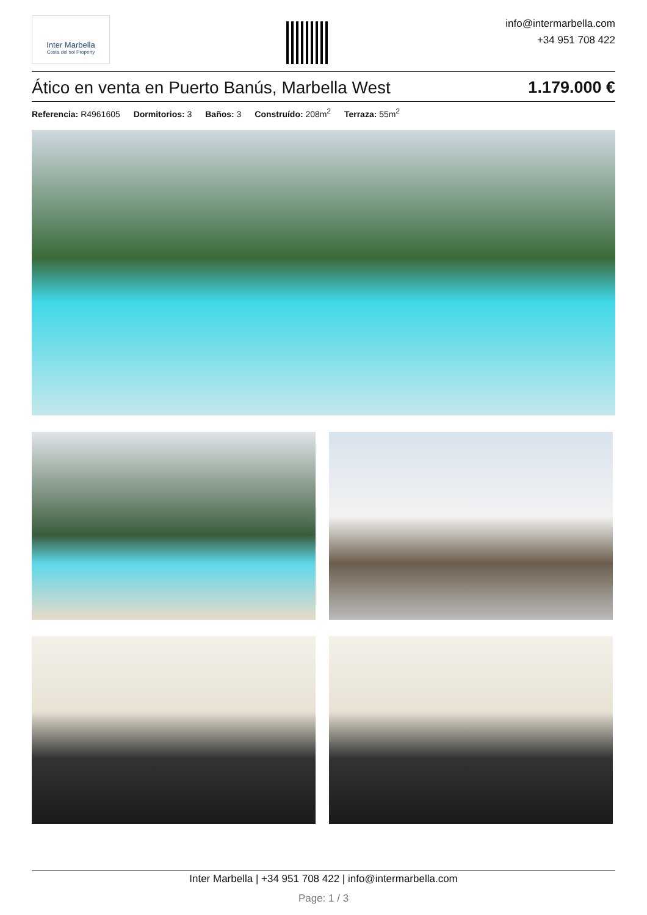Inter Marbella
Costa del sol Property
info@intermarbella.com
+34 951 708 422
Ático en venta en Puerto Banús, Marbella West 1.179.000 €
Referencia: R4961605 Dormitorios: 3 Baños: 3 Construído: 208m<sup>2</sup> Terraza: 55m<sup>2</sup>
Inter Marbella | +34 951 708 422 | info@intermarbella.com
Page: 1 / 3